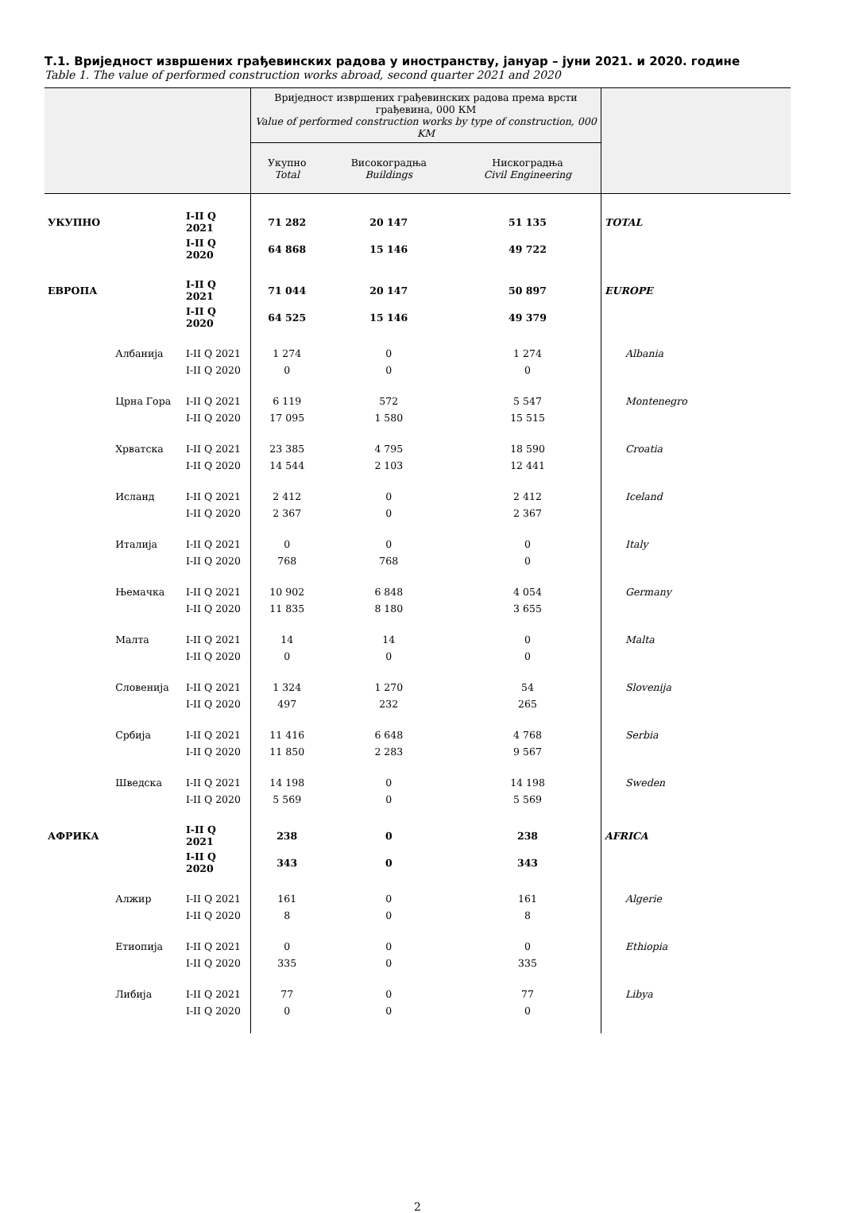Т.1. Вриједност извршених грађевинских радова у иностранству, јануар – јуни 2021. и 2020. године
Table 1. The value of performed construction works abroad, second quarter 2021 and 2020
| | | | Вриједност извршених грађевинских радова према врсти грађевина, 000 КМ Value of performed construction works by type of construction, 000 KM | | | |
| --- | --- | --- | --- | --- | --- | --- |
| | | | Укупно Total | Високоградња Buildings | Нискоградња Civil Engineering | |
| УКУПНО | | I-II Q 2021 | 71 282 | 20 147 | 51 135 | TOTAL |
| | | I-II Q 2020 | 64 868 | 15 146 | 49 722 | |
| ЕВРОПА | | I-II Q 2021 | 71 044 | 20 147 | 50 897 | EUROPE |
| | | I-II Q 2020 | 64 525 | 15 146 | 49 379 | |
| | Албанија | I-II Q 2021 | 1 274 | 0 | 1 274 | Albania |
| | | I-II Q 2020 | 0 | 0 | 0 | |
| | Црна Гора | I-II Q 2021 | 6 119 | 572 | 5 547 | Montenegro |
| | | I-II Q 2020 | 17 095 | 1 580 | 15 515 | |
| | Хрватска | I-II Q 2021 | 23 385 | 4 795 | 18 590 | Croatia |
| | | I-II Q 2020 | 14 544 | 2 103 | 12 441 | |
| | Исланд | I-II Q 2021 | 2 412 | 0 | 2 412 | Iceland |
| | | I-II Q 2020 | 2 367 | 0 | 2 367 | |
| | Италија | I-II Q 2021 | 0 | 0 | 0 | Italy |
| | | I-II Q 2020 | 768 | 768 | 0 | |
| | Њемачка | I-II Q 2021 | 10 902 | 6 848 | 4 054 | Germany |
| | | I-II Q 2020 | 11 835 | 8 180 | 3 655 | |
| | Малта | I-II Q 2021 | 14 | 14 | 0 | Malta |
| | | I-II Q 2020 | 0 | 0 | 0 | |
| | Словенија | I-II Q 2021 | 1 324 | 1 270 | 54 | Slovenija |
| | | I-II Q 2020 | 497 | 232 | 265 | |
| | Србија | I-II Q 2021 | 11 416 | 6 648 | 4 768 | Serbia |
| | | I-II Q 2020 | 11 850 | 2 283 | 9 567 | |
| | Шведска | I-II Q 2021 | 14 198 | 0 | 14 198 | Sweden |
| | | I-II Q 2020 | 5 569 | 0 | 5 569 | |
| АФРИКА | | I-II Q 2021 | 238 | 0 | 238 | AFRICA |
| | | I-II Q 2020 | 343 | 0 | 343 | |
| | Алжир | I-II Q 2021 | 161 | 0 | 161 | Algerie |
| | | I-II Q 2020 | 8 | 0 | 8 | |
| | Етиопија | I-II Q 2021 | 0 | 0 | 0 | Ethiopia |
| | | I-II Q 2020 | 335 | 0 | 335 | |
| | Либија | I-II Q 2021 | 77 | 0 | 77 | Libya |
| | | I-II Q 2020 | 0 | 0 | 0 | |
2